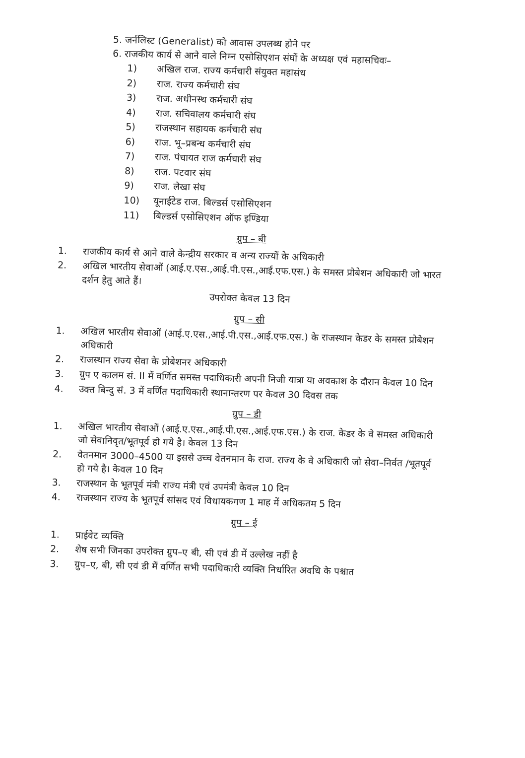5. जर्नलिस्ट (Generalist) को आवास उपलब्ध होने पर
6. राजकीय कार्य से आने वाले निम्न एसोसिएशन संघों के अध्यक्ष एवं महासचिवः–
1) अखिल राज. राज्य कर्मचारी संयुक्त महासंध
2) राज. राज्य कर्मचारी संघ
3) राज. अधीनस्थ कर्मचारी संघ
4) राज. सचिवालय कर्मचारी संघ
5) राजस्थान सहायक कर्मचारी संघ
6) राज. भू–प्रबन्ध कर्मचारी संघ
7) राज. पंचायत राज कर्मचारी संघ
8) राज. पटवार संघ
9) राज. लेखा संघ
10) यूनाईटेड राज. बिल्डर्स एसोसिएशन
11) बिल्डर्स एसोसिएशन ऑफ इण्डिया
ग्रुप – बी
1. राजकीय कार्य से आने वाले केन्द्रीय सरकार व अन्य राज्यों के अधिकारी
2. अखिल भारतीय सेवाओं (आई.ए.एस.,आई.पी.एस.,आई.एफ.एस.) के समस्त प्रोबेशन अधिकारी जो भारत दर्शन हेतु आते हैं।
उपरोक्त केवल 13 दिन
ग्रुप – सी
1. अखिल भारतीय सेवाओं (आई.ए.एस.,आई.पी.एस.,आई.एफ.एस.) के राजस्थान केडर के समस्त प्रोबेशन अधिकारी
2. राजस्थान राज्य सेवा के प्रोबेशनर अधिकारी
3. ग्रुप ए कालम सं. II में वर्णित समस्त पदाधिकारी अपनी निजी यात्रा या अवकाश के दौरान केवल 10 दिन
4. उक्त बिन्दु सं. 3 में वर्णित पदाधिकारी स्थानान्तरण पर केवल 30 दिवस तक
ग्रुप – डी
1. अखिल भारतीय सेवाओं (आई.ए.एस.,आई.पी.एस.,आई.एफ.एस.) के राज. केडर के वे समस्त अधिकारी जो सेवानिवृत/भूतपूर्व हो गये है। केवल 13 दिन
2. वेतनमान 3000–4500 या इससे उच्च वेतनमान के राज. राज्य के वे अधिकारी जो सेवा–निर्वत /भूतपूर्व हो गये है। केवल 10 दिन
3. राजस्थान के भूतपूर्व मंत्री राज्य मंत्री एवं उपमंत्री केवल 10 दिन
4. राजस्थान राज्य के भूतपूर्व सांसद एवं विधायकगण 1 माह में अधिकतम 5 दिन
ग्रुप – ई
1. प्राईवेट व्यक्ति
2. शेष सभी जिनका उपरोक्त ग्रुप–ए बी, सी एवं डी में उल्लेख नहीं है
3. ग्रुप–ए, बी, सी एवं डी में वर्णित सभी पदाधिकारी व्यक्ति निर्धारित अवधि के पश्चात